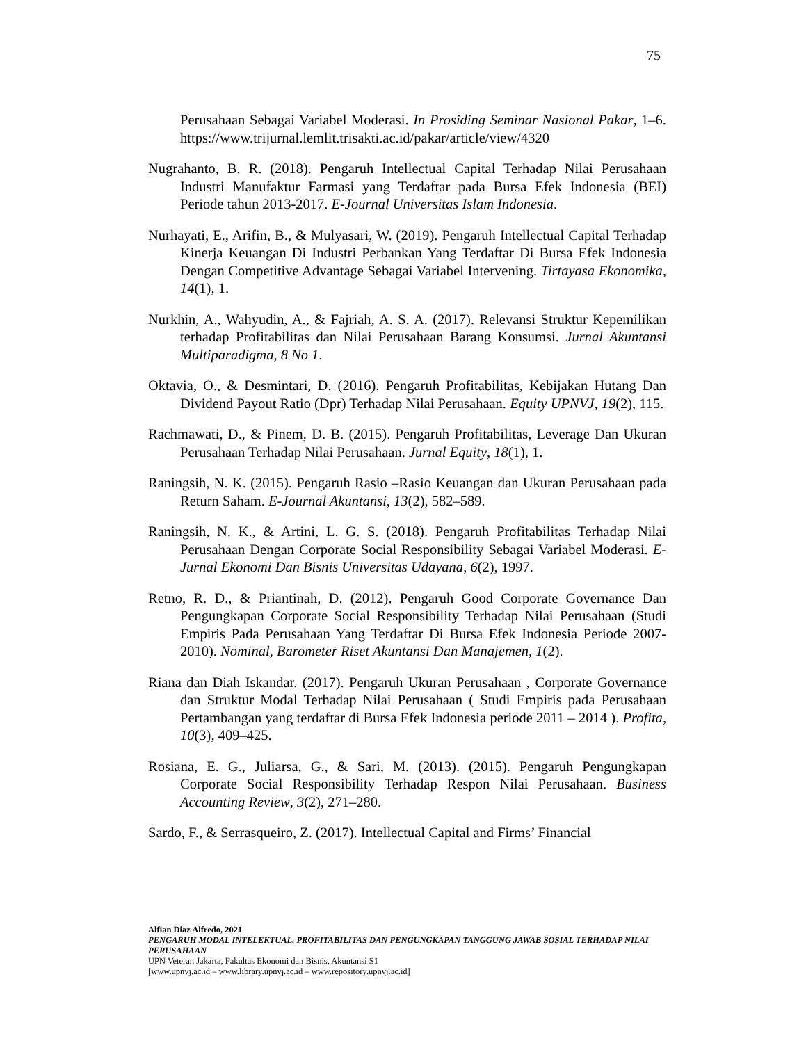75
Perusahaan Sebagai Variabel Moderasi. In Prosiding Seminar Nasional Pakar, 1–6. https://www.trijurnal.lemlit.trisakti.ac.id/pakar/article/view/4320
Nugrahanto, B. R. (2018). Pengaruh Intellectual Capital Terhadap Nilai Perusahaan Industri Manufaktur Farmasi yang Terdaftar pada Bursa Efek Indonesia (BEI) Periode tahun 2013-2017. E-Journal Universitas Islam Indonesia.
Nurhayati, E., Arifin, B., & Mulyasari, W. (2019). Pengaruh Intellectual Capital Terhadap Kinerja Keuangan Di Industri Perbankan Yang Terdaftar Di Bursa Efek Indonesia Dengan Competitive Advantage Sebagai Variabel Intervening. Tirtayasa Ekonomika, 14(1), 1.
Nurkhin, A., Wahyudin, A., & Fajriah, A. S. A. (2017). Relevansi Struktur Kepemilikan terhadap Profitabilitas dan Nilai Perusahaan Barang Konsumsi. Jurnal Akuntansi Multiparadigma, 8 No 1.
Oktavia, O., & Desmintari, D. (2016). Pengaruh Profitabilitas, Kebijakan Hutang Dan Dividend Payout Ratio (Dpr) Terhadap Nilai Perusahaan. Equity UPNVJ, 19(2), 115.
Rachmawati, D., & Pinem, D. B. (2015). Pengaruh Profitabilitas, Leverage Dan Ukuran Perusahaan Terhadap Nilai Perusahaan. Jurnal Equity, 18(1), 1.
Raningsih, N. K. (2015). Pengaruh Rasio –Rasio Keuangan dan Ukuran Perusahaan pada Return Saham. E-Journal Akuntansi, 13(2), 582–589.
Raningsih, N. K., & Artini, L. G. S. (2018). Pengaruh Profitabilitas Terhadap Nilai Perusahaan Dengan Corporate Social Responsibility Sebagai Variabel Moderasi. E-Jurnal Ekonomi Dan Bisnis Universitas Udayana, 6(2), 1997.
Retno, R. D., & Priantinah, D. (2012). Pengaruh Good Corporate Governance Dan Pengungkapan Corporate Social Responsibility Terhadap Nilai Perusahaan (Studi Empiris Pada Perusahaan Yang Terdaftar Di Bursa Efek Indonesia Periode 2007-2010). Nominal, Barometer Riset Akuntansi Dan Manajemen, 1(2).
Riana dan Diah Iskandar. (2017). Pengaruh Ukuran Perusahaan , Corporate Governance dan Struktur Modal Terhadap Nilai Perusahaan ( Studi Empiris pada Perusahaan Pertambangan yang terdaftar di Bursa Efek Indonesia periode 2011 – 2014 ). Profita, 10(3), 409–425.
Rosiana, E. G., Juliarsa, G., & Sari, M. (2013). (2015). Pengaruh Pengungkapan Corporate Social Responsibility Terhadap Respon Nilai Perusahaan. Business Accounting Review, 3(2), 271–280.
Sardo, F., & Serrasqueiro, Z. (2017). Intellectual Capital and Firms’ Financial
Alfian Diaz Alfredo, 2021
PENGARUH MODAL INTELEKTUAL, PROFITABILITAS DAN PENGUNGKAPAN TANGGUNG JAWAB SOSIAL TERHADAP NILAI PERUSAHAAN
UPN Veteran Jakarta, Fakultas Ekonomi dan Bisnis, Akuntansi S1
[www.upnvj.ac.id – www.library.upnvj.ac.id – www.repository.upnvj.ac.id]